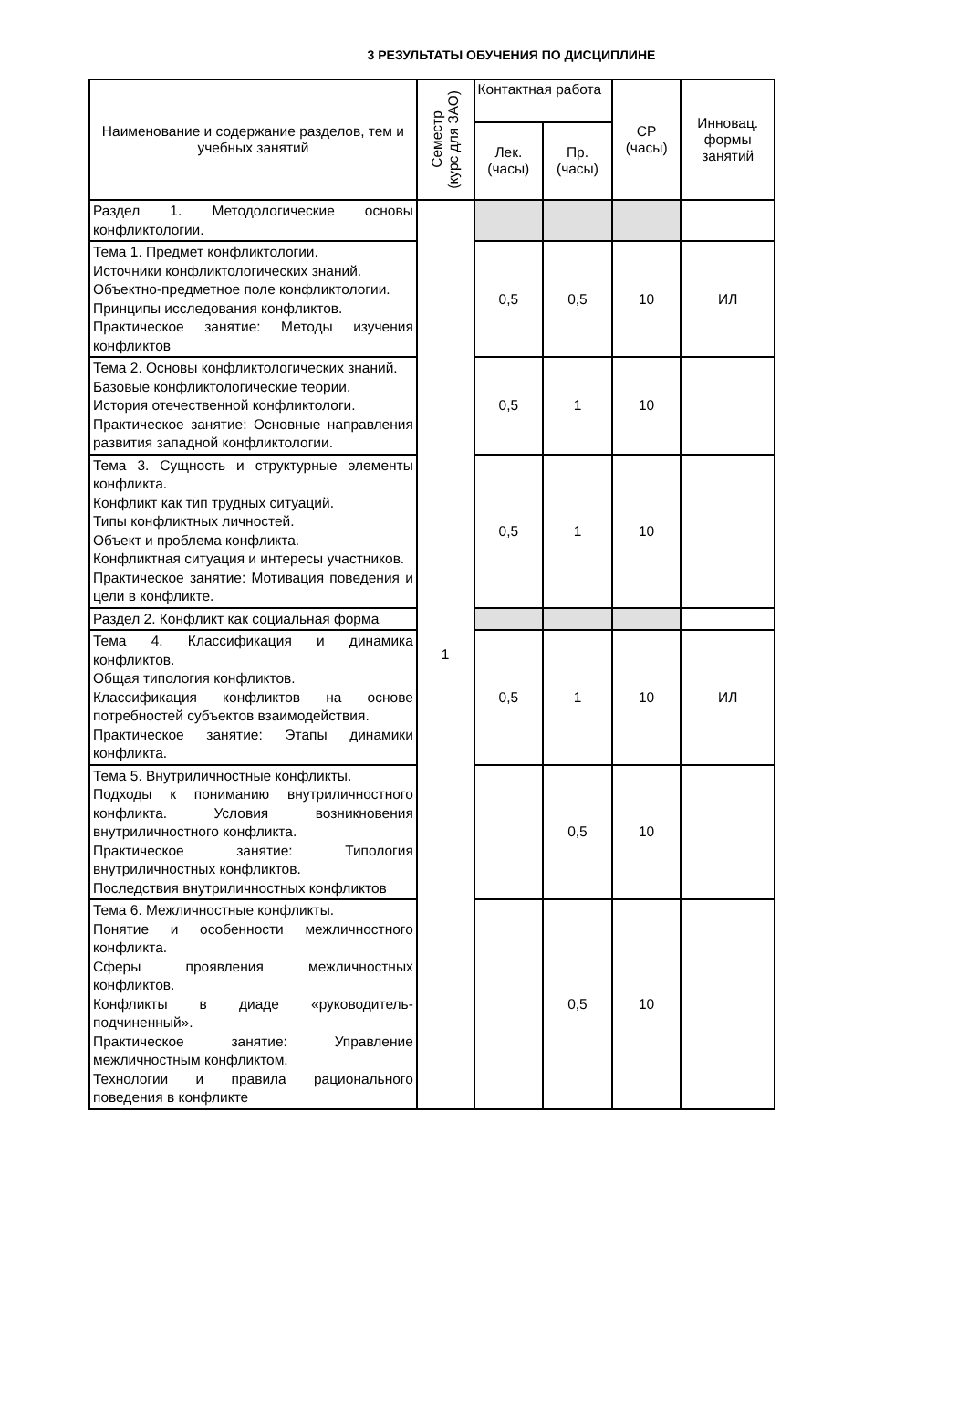3 РЕЗУЛЬТАТЫ ОБУЧЕНИЯ ПО ДИСЦИПЛИНЕ
| Наименование и содержание разделов, тем и учебных занятий | Семестр (курс для ЗАО) | Контактная работа | | СР (часы) | Инновац. формы занятий |
| --- | --- | --- | --- | --- | --- |
| | | Лек. (часы) | Пр. (часы) | | |
| Раздел 1. Методологические основы конфликтологии. | 1 | | | | |
| Тема 1. Предмет конфликтологии. Источники конфликтологических знаний. Объектно-предметное поле конфликтологии. Принципы исследования конфликтов. Практическое занятие: Методы изучения конфликтов | | 0,5 | 0,5 | 10 | ИЛ |
| Тема 2. Основы конфликтологических знаний. Базовые конфликтологические теории. История отечественной конфликтологи. Практическое занятие: Основные направления развития западной конфликтологии. | | 0,5 | 1 | 10 | |
| Тема 3. Сущность и структурные элементы конфликта. Конфликт как тип трудных ситуаций. Типы конфликтных личностей. Объект и проблема конфликта. Конфликтная ситуация и интересы участников. Практическое занятие: Мотивация поведения и цели в конфликте. | | 0,5 | 1 | 10 | |
| Раздел 2. Конфликт как социальная форма | | | | | |
| Тема 4. Классификация и динамика конфликтов. Общая типология конфликтов. Классификация конфликтов на основе потребностей субъектов взаимодействия. Практическое занятие: Этапы динамики конфликта. | | 0,5 | 1 | 10 | ИЛ |
| Тема 5. Внутриличностные конфликты. Подходы к пониманию внутриличностного конфликта. Условия возникновения внутриличностного конфликта. Практическое занятие: Типология внутриличностных конфликтов. Последствия внутриличностных конфликтов | | | 0,5 | 10 | |
| Тема 6. Межличностные конфликты. Понятие и особенности межличностного конфликта. Сферы проявления межличностных конфликтов. Конфликты в диаде «руководитель-подчиненный». Практическое занятие: Управление межличностным конфликтом. Технологии и правила рационального поведения в конфликте | | | 0,5 | 10 | |